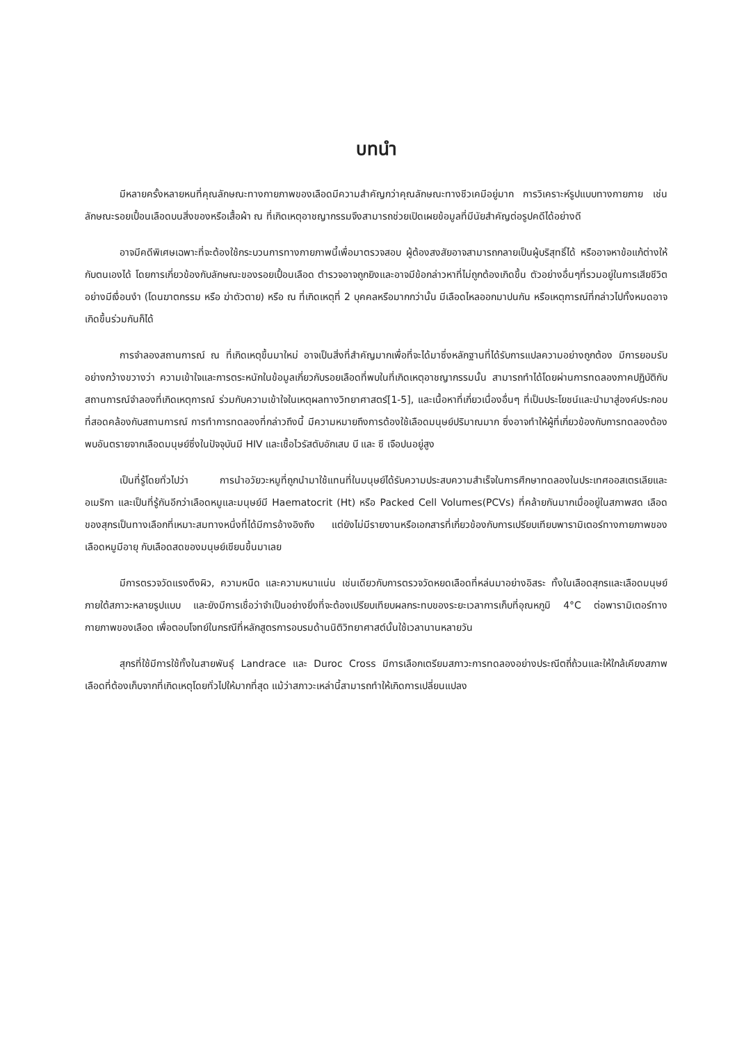บทนำ
มีหลายครั้งหลายหนที่คุณลักษณะทางกายภาพของเลือดมีความสำคัญกว่าคุณลักษณะทางชีวเคมีอยู่มาก การวิเคราะห์รูปแบบทางกายภาย เช่น ลักษณะรอยเปื้อนเลือดบนสิ่งของหรือเสื้อผ้า ณ ที่เกิดเหตุอาชญากรรมจึงสามารถช่วยเปิดเผยข้อมูลที่มีนัยสำคัญต่อรูปคดีได้อย่างดี
อาจมีคดีพิเศษเฉพาะที่จะต้องใช้กระบวนการทางกายภาพนี้เพื่อมาตรวจสอบ ผู้ต้องสงสัยอาจสามารถกลายเป็นผู้บริสุทธิ์ได้ หรืออาจหาข้อแก้ต่างให้กับตนเองได้ โดยการเกี่ยวข้องกับลักษณะของรอยเปื้อนเลือด ตำรวจอาจถูกยิงและอาจมีข้อกล่าวหาที่ไม่ถูกต้องเกิดขึ้น ตัวอย่างอื่นๆที่รวมอยู่ในการเสียชีวิตอย่างมีเงื่อนงำ (โดนฆาตกรรม หรือ ฆ่าตัวตาย) หรือ ณ ที่เกิดเหตุที่ 2 บุคคลหรือมากกว่านั้น มีเลือดไหลออกมาปนกัน หรือเหตุการณ์ที่กล่าวไปทั้งหมดอาจเกิดขึ้นร่วมกันก็ได้
การจำลองสถานการณ์ ณ ที่เกิดเหตุขึ้นมาใหม่ อาจเป็นสิ่งที่สำคัญมากเพื่อที่จะได้มาซึ่งหลักฐานที่ได้รับการแปลความอย่างถูกต้อง มีการยอมรับอย่างกว้างขวางว่า ความเข้าใจและการตระหนักในข้อมูลเกี่ยวกับรอยเลือดที่พบในที่เกิดเหตุอาชญากรรมนั้น สามารถทำได้โดยผ่านการทดลองภาคปฏิบัติกับสถานการณ์จำลองที่เกิดเหตุการณ์ ร่วมกับความเข้าใจในเหตุผลทางวิทยาศาสตร์[1-5], และเนื้อหาที่เกี่ยวเนื่องอื่นๆ ที่เป็นประโยชน์และนำมาสู่องค์ประกอบที่สอดคล้องกับสถานการณ์ การทำการทดลองที่กล่าวถึงนี้ มีความหมายถึงการต้องใช้เลือดมนุษย์ปริมาณมาก ซึ่งอาจทำให้ผู้ที่เกี่ยวข้องกับการทดลองต้องพบอันตรายจากเลือดมนุษย์ซึ่งในปัจจุบันมี HIV และเชื้อไวรัสตับอักเสบ บี และ ซี เจือปนอยู่สูง
เป็นที่รู้โดยทั่วไปว่า การนำอวัยวะหมูที่ถูกนำมาใช้แทนที่ในมนุษย์ได้รับความประสบความสำเร็จในการศึกษาทดลองในประเทศออสเตรเลียและอเมริกา และเป็นที่รู้กันอีกว่าเลือดหมูและมนุษย์มี Haematocrit (Ht) หรือ Packed Cell Volumes(PCVs) ที่คล้ายกันมากเมื่ออยู่ในสภาพสด เลือดของสุกรเป็นทางเลือกที่เหมาะสมทางหนึ่งที่ได้มีการอ้างอิงถึง แต่ยังไม่มีรายงานหรือเอกสารที่เกี่ยวข้องกับการเปรียบเทียบพารามิเตอร์ทางกายภาพของเลือดหมูมีอายุ กับเลือดสดของมนุษย์เขียนขึ้นมาเลย
มีการตรวจวัดแรงตึงผิว, ความหนืด และความหนาแน่น เช่นเดียวกับการตรวจวัดหยดเลือดที่หล่นมาอย่างอิสระ ทั้งในเลือดสุกรและเลือดมนุษย์ ภายใต้สภาวะหลายรูปแบบ และยังมีการเชื่อว่าจำเป็นอย่างยิ่งที่จะต้องเปรียบเทียบผลกระทบของระยะเวลาการเก็บที่อุณหภูมิ 4°C ต่อพารามิเตอร์ทางกายภาพของเลือด เพื่อตอบโจทย์ในกรณีที่หลักสูตรการอบรมด้านนิติวิทยาศาสต์นั้นใช้เวลานานหลายวัน
สุกรที่ใช้มีการใช้ทั้งในสายพันธุ์ Landrace และ Duroc Cross มีการเลือกเตรียมสภาวะการทดลองอย่างประณีตถี่ถ้วนและให้ใกล้เคียงสภาพเลือดที่ต้องเก็บจากที่เกิดเหตุโดยทั่วไปให้มากที่สุด แม้ว่าสภาวะเหล่านี้สามารถทำให้เกิดการเปลี่ยนแปลง